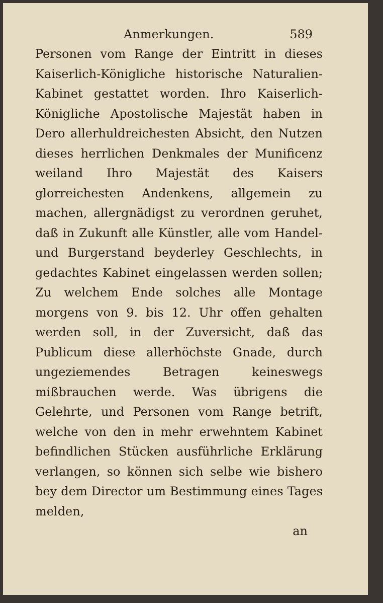Anmerkungen. 589
Personen vom Range der Eintritt in dieses Kaiserlich-Königliche historische Naturalien-Kabinet gestattet worden. Ihro Kaiserlich-Königliche Apostolische Majestät haben in Dero allerhuldreichesten Absicht, den Nutzen dieses herrlichen Denkmales der Munificenz weiland Ihro Majestät des Kaisers glorreichesten Andenkens, allgemein zu machen, allergnädigst zu verordnen geruhet, daß in Zukunft alle Künstler, alle vom Handel- und Burgerstand beyderley Geschlechts, in gedachtes Kabinet eingelassen werden sollen; Zu welchem Ende solches alle Montage morgens von 9. bis 12. Uhr offen gehalten werden soll, in der Zuversicht, daß das Publicum diese allerhöchste Gnade, durch ungeziemendes Betragen keineswegs mißbrauchen werde. Was übrigens die Gelehrte, und Personen vom Range betrift, welche von den in mehr erwehntem Kabinet befindlichen Stücken ausführliche Erklärung verlangen, so können sich selbe wie bishero bey dem Director um Bestimmung eines Tages melden,
an